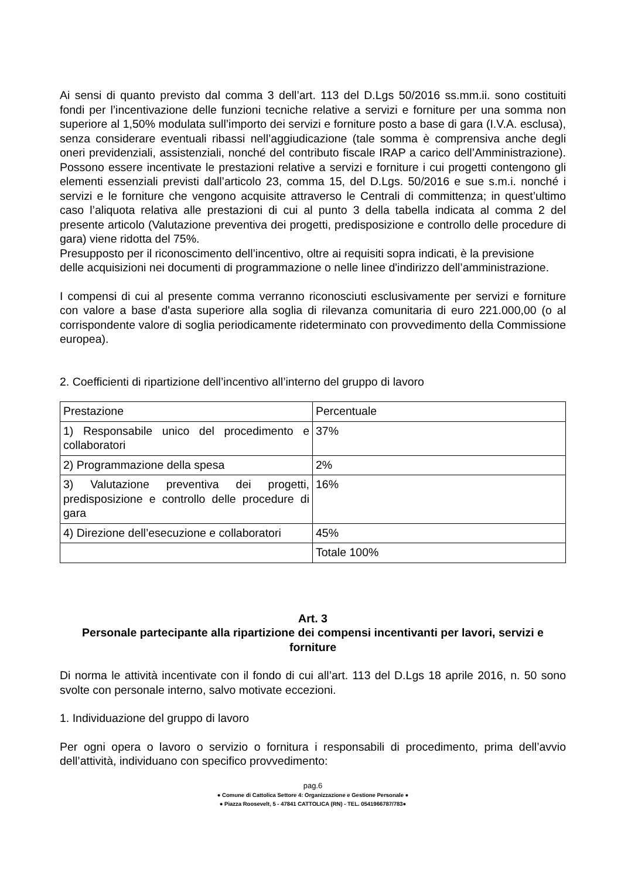Ai sensi di quanto previsto dal comma 3 dell’art. 113 del D.Lgs 50/2016 ss.mm.ii. sono costituiti fondi per l’incentivazione delle funzioni tecniche relative a servizi e forniture per una somma non superiore al 1,50% modulata sull’importo dei servizi e forniture posto a base di gara (I.V.A. esclusa), senza considerare eventuali ribassi nell’aggiudicazione (tale somma è comprensiva anche degli oneri previdenziali, assistenziali, nonché del contributo fiscale IRAP a carico dell’Amministrazione). Possono essere incentivate le prestazioni relative a servizi e forniture i cui progetti contengono gli elementi essenziali previsti dall’articolo 23, comma 15, del D.Lgs. 50/2016 e sue s.m.i. nonché i servizi e le forniture che vengono acquisite attraverso le Centrali di committenza; in quest’ultimo caso l’aliquota relativa alle prestazioni di cui al punto 3 della tabella indicata al comma 2 del presente articolo (Valutazione preventiva dei progetti, predisposizione e controllo delle procedure di gara) viene ridotta del 75%.
Presupposto per il riconoscimento dell’incentivo, oltre ai requisiti sopra indicati, è la previsione
delle acquisizioni nei documenti di programmazione o nelle linee d'indirizzo dell’amministrazione.
I compensi di cui al presente comma verranno riconosciuti esclusivamente per servizi e forniture con valore a base d'asta superiore alla soglia di rilevanza comunitaria di euro 221.000,00 (o al corrispondente valore di soglia periodicamente rideterminato con provvedimento della Commissione europea).
2. Coefficienti di ripartizione dell’incentivo all’interno del gruppo di lavoro
| Prestazione | Percentuale |
| 1) Responsabile unico del procedimento e collaboratori | 37% |
| 2) Programmazione della spesa | 2% |
| 3) Valutazione preventiva dei progetti, predisposizione e controllo delle procedure di gara | 16% |
| 4) Direzione dell’esecuzione e collaboratori | 45% |
| | Totale 100% |
Art. 3
Personale partecipante alla ripartizione dei compensi incentivanti per lavori, servizi e forniture
Di norma le attività incentivate con il fondo di cui all’art. 113 del D.Lgs 18 aprile 2016, n. 50 sono svolte con personale interno, salvo motivate eccezioni.
1. Individuazione del gruppo di lavoro
Per ogni opera o lavoro o servizio o fornitura i responsabili di procedimento, prima dell’avvio dell’attività, individuano con specifico provvedimento:
pag.6
● Comune di Cattolica Settore 4: Organizzazione e Gestione Personale ●
● Piazza Roosevelt, 5 - 47841 CATTOLICA (RN) - TEL. 0541966787/783●